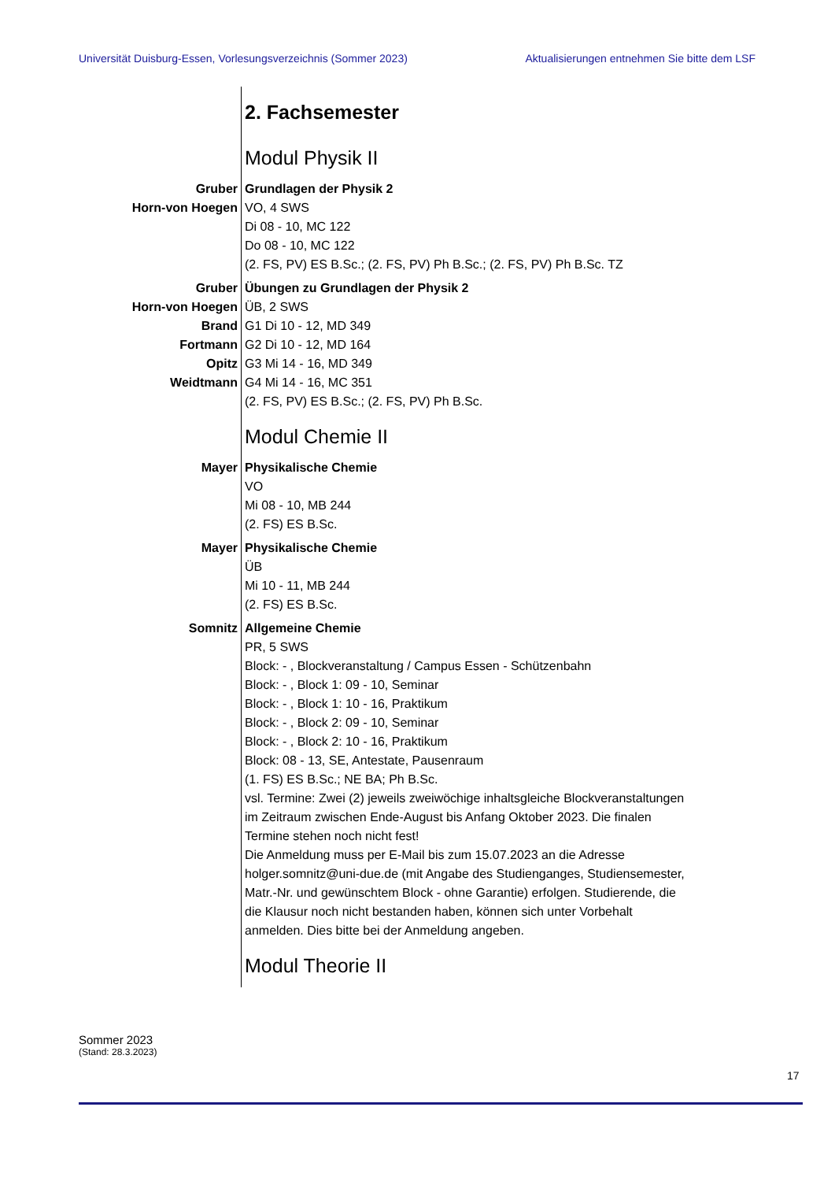Universität Duisburg-Essen, Vorlesungsverzeichnis (Sommer 2023) Aktualisierungen entnehmen Sie bitte dem LSF
2. Fachsemester
Modul Physik II
Gruber
Horn-von Hoegen
Grundlagen der Physik 2
VO, 4 SWS
Di 08 - 10, MC 122
Do 08 - 10, MC 122
(2. FS, PV) ES B.Sc.; (2. FS, PV) Ph B.Sc.; (2. FS, PV) Ph B.Sc. TZ
Gruber
Horn-von Hoegen
Brand
Fortmann
Opitz
Weidtmann
Übungen zu Grundlagen der Physik 2
ÜB, 2 SWS
G1 Di 10 - 12, MD 349
G2 Di 10 - 12, MD 164
G3 Mi 14 - 16, MD 349
G4 Mi 14 - 16, MC 351
(2. FS, PV) ES B.Sc.; (2. FS, PV) Ph B.Sc.
Modul Chemie II
Mayer Physikalische Chemie
VO
Mi 08 - 10, MB 244
(2. FS) ES B.Sc.
Mayer Physikalische Chemie
ÜB
Mi 10 - 11, MB 244
(2. FS) ES B.Sc.
Somnitz Allgemeine Chemie
PR, 5 SWS
Block: - , Blockveranstaltung / Campus Essen - Schützenbahn
Block: - , Block 1: 09 - 10, Seminar
Block: - , Block 1: 10 - 16, Praktikum
Block: - , Block 2: 09 - 10, Seminar
Block: - , Block 2: 10 - 16, Praktikum
Block: 08 - 13, SE, Antestate, Pausenraum
(1. FS) ES B.Sc.; NE BA; Ph B.Sc.
vsl. Termine: Zwei (2) jeweils zweiwöchige inhaltsgleiche Blockveranstaltungen im Zeitraum zwischen Ende-August bis Anfang Oktober 2023. Die finalen Termine stehen noch nicht fest!
Die Anmeldung muss per E-Mail bis zum 15.07.2023 an die Adresse holger.somnitz@uni-due.de (mit Angabe des Studienganges, Studiensemester, Matr.-Nr. und gewünschtem Block - ohne Garantie) erfolgen. Studierende, die die Klausur noch nicht bestanden haben, können sich unter Vorbehalt anmelden. Dies bitte bei der Anmeldung angeben.
Modul Theorie II
Sommer 2023
(Stand: 28.3.2023)
17